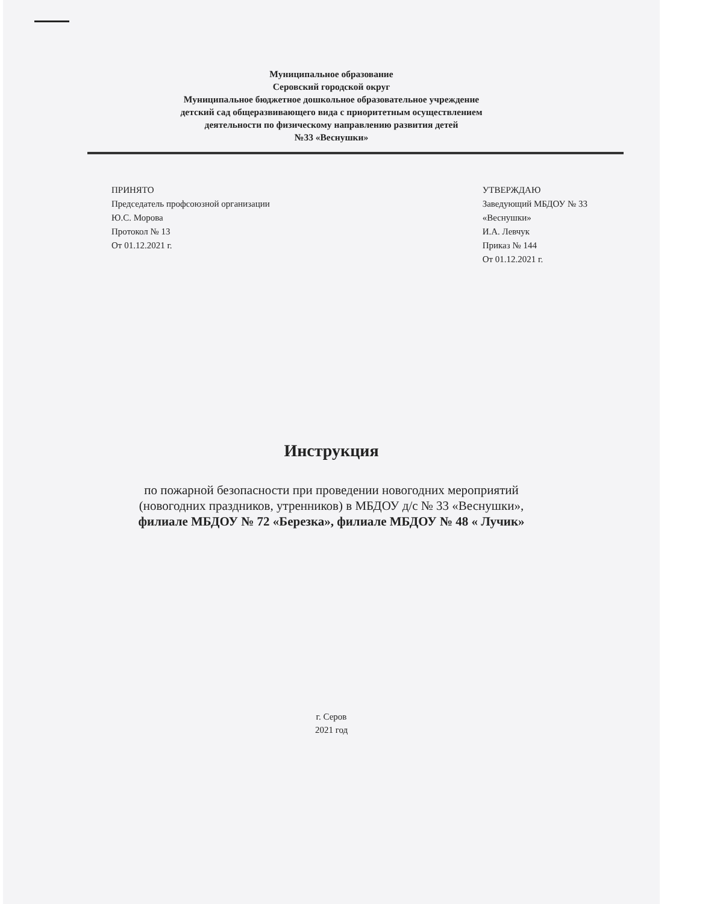Муниципальное образование
Серовский городской округ
Муниципальное бюджетное дошкольное образовательное учреждение
детский сад общеразвивающего вида с приоритетным осуществлением
деятельности по физическому направлению развития детей
№33 «Веснушки»
ПРИНЯТО
Председатель профсоюзной организации
Ю.С. Морова
Протокол № 13
От 01.12.2021 г.
УТВЕРЖДАЮ
Заведующий МБДОУ № 33
«Веснушки»
И.А. Левчук
Приказ № 144
От 01.12.2021 г.
Инструкция
по пожарной безопасности при проведении новогодних мероприятий
(новогодних праздников, утренников) в МБДОУ д/с № 33 «Веснушки»,
филиале МБДОУ № 72 «Березка», филиале МБДОУ № 48 « Лучик»
г. Серов
2021 год